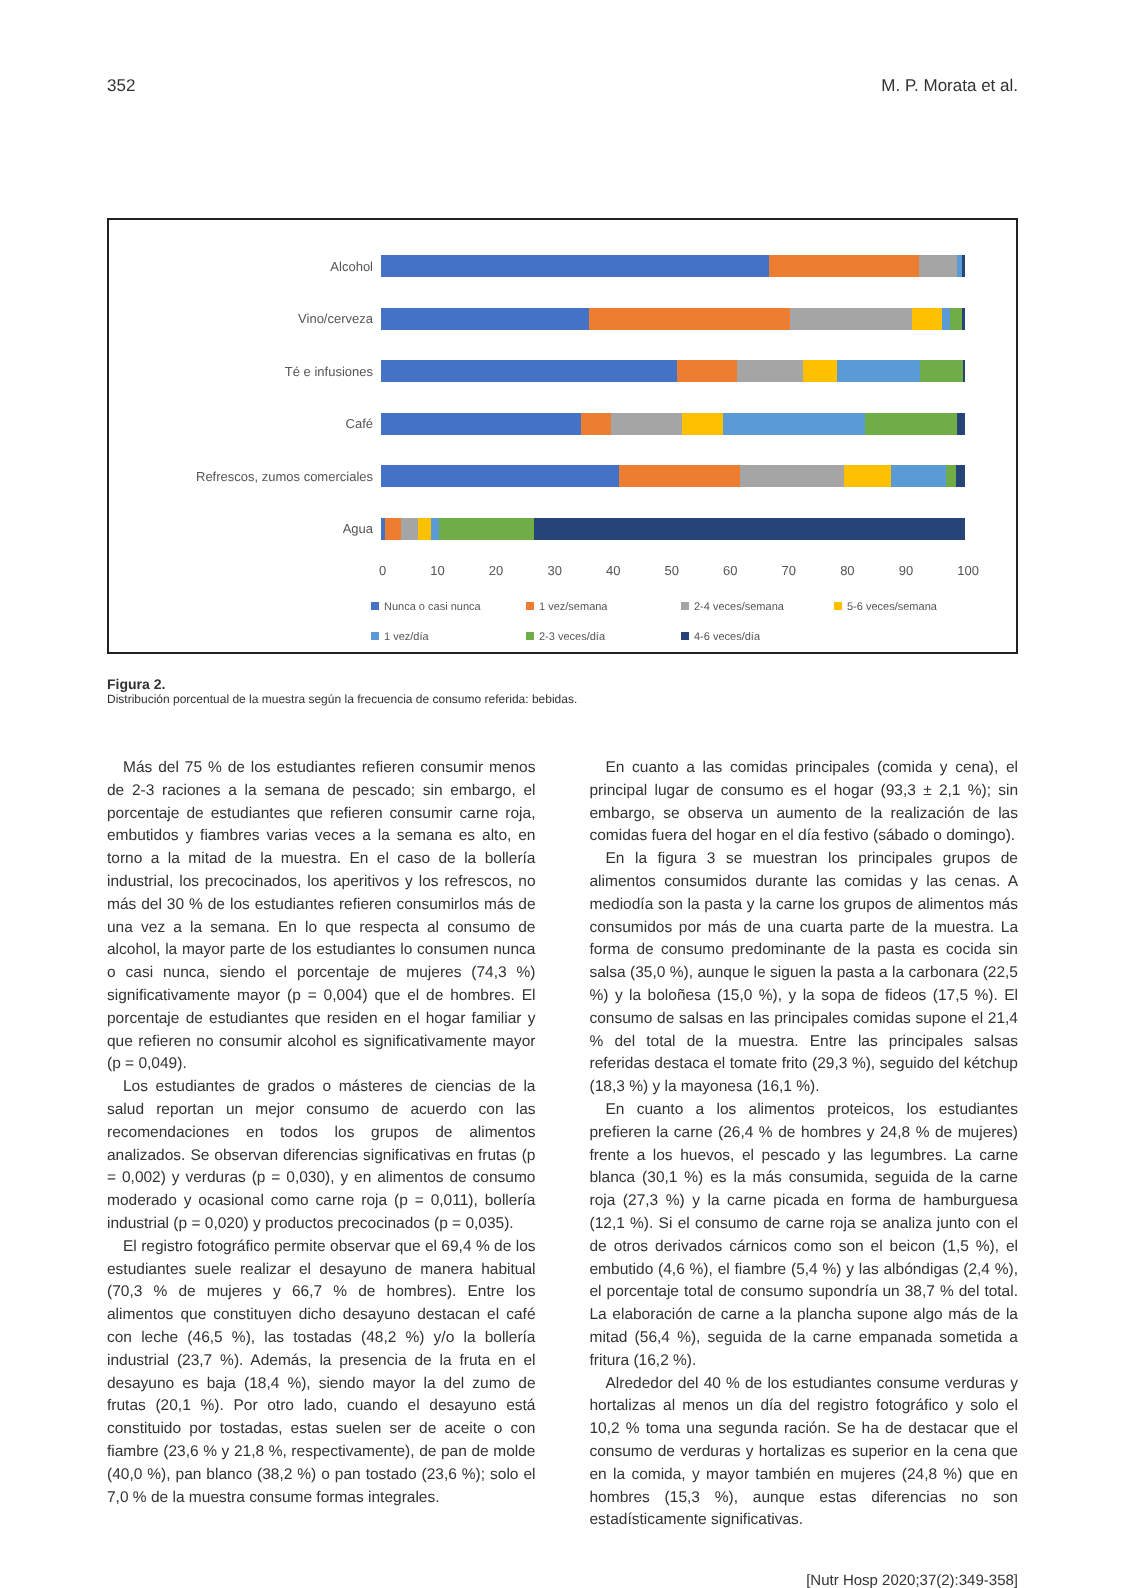352 M. P. Morata et al.
Alcohol
Vino/cerveza
Té e infusiones
Café
Refrescos, zumos comerciales
Agua
0 10 20 30 40 50 60 70 80 90 100
Nunca o casi nunca
1 vez/semana
2-4 veces/semana
5-6 veces/semana
1 vez/día
2-3 veces/día
4-6 veces/día
Figura 2.
Distribución porcentual de la muestra según la frecuencia de consumo referida: bebidas.
Más del 75 % de los estudiantes refieren consumir menos de 2-3 raciones a la semana de pescado; sin embargo, el porcentaje de estudiantes que refieren consumir carne roja, embutidos y fiambres varias veces a la semana es alto, en torno a la mitad de la muestra. En el caso de la bollería industrial, los precocinados, los aperitivos y los refrescos, no más del 30 % de los estudiantes refieren consumirlos más de una vez a la semana. En lo que respecta al consumo de alcohol, la mayor parte de los estudiantes lo consumen nunca o casi nunca, siendo el porcentaje de mujeres (74,3 %) significativamente mayor (p = 0,004) que el de hombres. El porcentaje de estudiantes que residen en el hogar familiar y que refieren no consumir alcohol es significativamente mayor (p = 0,049).
Los estudiantes de grados o másteres de ciencias de la salud reportan un mejor consumo de acuerdo con las recomendaciones en todos los grupos de alimentos analizados. Se observan diferencias significativas en frutas (p = 0,002) y verduras (p = 0,030), y en alimentos de consumo moderado y ocasional como carne roja (p = 0,011), bollería industrial (p = 0,020) y productos precocinados (p = 0,035).
El registro fotográfico permite observar que el 69,4 % de los estudiantes suele realizar el desayuno de manera habitual (70,3 % de mujeres y 66,7 % de hombres). Entre los alimentos que constituyen dicho desayuno destacan el café con leche (46,5 %), las tostadas (48,2 %) y/o la bollería industrial (23,7 %). Además, la presencia de la fruta en el desayuno es baja (18,4 %), siendo mayor la del zumo de frutas (20,1 %). Por otro lado, cuando el desayuno está constituido por tostadas, estas suelen ser de aceite o con fiambre (23,6 % y 21,8 %, respectivamente), de pan de molde (40,0 %), pan blanco (38,2 %) o pan tostado (23,6 %); solo el 7,0 % de la muestra consume formas integrales.
En cuanto a las comidas principales (comida y cena), el principal lugar de consumo es el hogar (93,3 ± 2,1 %); sin embargo, se observa un aumento de la realización de las comidas fuera del hogar en el día festivo (sábado o domingo).
En la figura 3 se muestran los principales grupos de alimentos consumidos durante las comidas y las cenas. A mediodía son la pasta y la carne los grupos de alimentos más consumidos por más de una cuarta parte de la muestra. La forma de consumo predominante de la pasta es cocida sin salsa (35,0 %), aunque le siguen la pasta a la carbonara (22,5 %) y la boloñesa (15,0 %), y la sopa de fideos (17,5 %). El consumo de salsas en las principales comidas supone el 21,4 % del total de la muestra. Entre las principales salsas referidas destaca el tomate frito (29,3 %), seguido del kétchup (18,3 %) y la mayonesa (16,1 %).
En cuanto a los alimentos proteicos, los estudiantes prefieren la carne (26,4 % de hombres y 24,8 % de mujeres) frente a los huevos, el pescado y las legumbres. La carne blanca (30,1 %) es la más consumida, seguida de la carne roja (27,3 %) y la carne picada en forma de hamburguesa (12,1 %). Si el consumo de carne roja se analiza junto con el de otros derivados cárnicos como son el beicon (1,5 %), el embutido (4,6 %), el fiambre (5,4 %) y las albóndigas (2,4 %), el porcentaje total de consumo supondría un 38,7 % del total. La elaboración de carne a la plancha supone algo más de la mitad (56,4 %), seguida de la carne empanada sometida a fritura (16,2 %).
Alrededor del 40 % de los estudiantes consume verduras y hortalizas al menos un día del registro fotográfico y solo el 10,2 % toma una segunda ración. Se ha de destacar que el consumo de verduras y hortalizas es superior en la cena que en la comida, y mayor también en mujeres (24,8 %) que en hombres (15,3 %), aunque estas diferencias no son estadísticamente significativas.
[Nutr Hosp 2020;37(2):349-358]